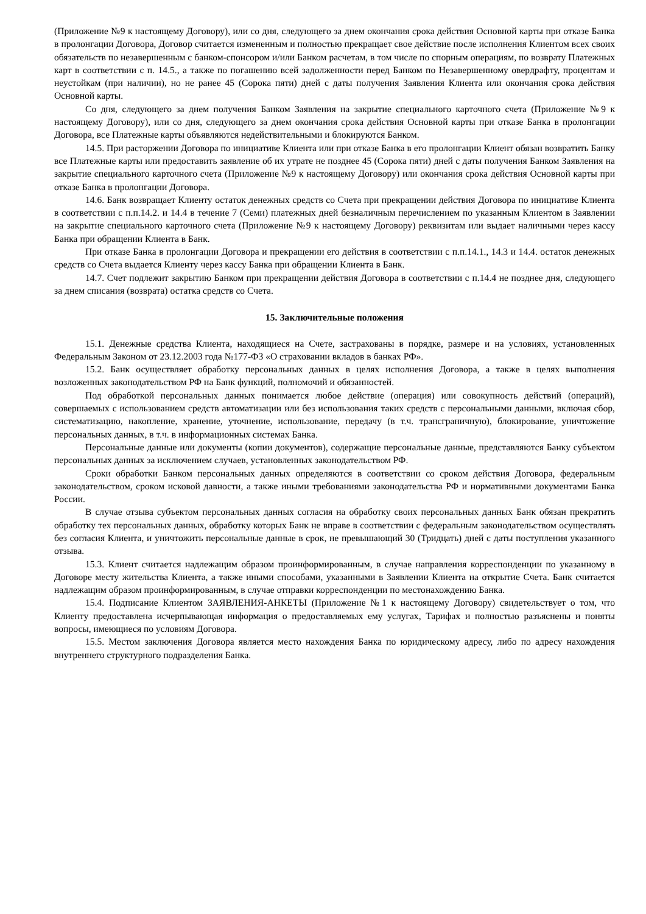(Приложение №9 к настоящему Договору), или со дня, следующего за днем окончания срока действия Основной карты при отказе Банка в пролонгации Договора, Договор считается измененным и полностью прекращает свое действие после исполнения Клиентом всех своих обязательств по незавершенным с банком-спонсором и/или Банком расчетам, в том числе по спорным операциям, по возврату Платежных карт в соответствии с п. 14.5., а также по погашению всей задолженности перед Банком по Незавершенному овердрафту, процентам и неустойкам (при наличии), но не ранее 45 (Сорока пяти) дней с даты получения Заявления Клиента или окончания срока действия Основной карты.
Со дня, следующего за днем получения Банком Заявления на закрытие специального карточного счета (Приложение №9 к настоящему Договору), или со дня, следующего за днем окончания срока действия Основной карты при отказе Банка в пролонгации Договора, все Платежные карты объявляются недействительными и блокируются Банком.
14.5. При расторжении Договора по инициативе Клиента или при отказе Банка в его пролонгации Клиент обязан возвратить Банку все Платежные карты или предоставить заявление об их утрате не позднее 45 (Сорока пяти) дней с даты получения Банком Заявления на закрытие специального карточного счета (Приложение №9 к настоящему Договору) или окончания срока действия Основной карты при отказе Банка в пролонгации Договора.
14.6. Банк возвращает Клиенту остаток денежных средств со Счета при прекращении действия Договора по инициативе Клиента в соответствии с п.п.14.2. и 14.4 в течение 7 (Семи) платежных дней безналичным перечислением по указанным Клиентом в Заявлении на закрытие специального карточного счета (Приложение №9 к настоящему Договору) реквизитам или выдает наличными через кассу Банка при обращении Клиента в Банк.
При отказе Банка в пролонгации Договора и прекращении его действия в соответствии с п.п.14.1., 14.3 и 14.4. остаток денежных средств со Счета выдается Клиенту через кассу Банка при обращении Клиента в Банк.
14.7. Счет подлежит закрытию Банком при прекращении действия Договора в соответствии с п.14.4 не позднее дня, следующего за днем списания (возврата) остатка средств со Счета.
15. Заключительные положения
15.1. Денежные средства Клиента, находящиеся на Счете, застрахованы в порядке, размере и на условиях, установленных Федеральным Законом от 23.12.2003 года №177-ФЗ «О страховании вкладов в банках РФ».
15.2. Банк осуществляет обработку персональных данных в целях исполнения Договора, а также в целях выполнения возложенных законодательством РФ на Банк функций, полномочий и обязанностей.
Под обработкой персональных данных понимается любое действие (операция) или совокупность действий (операций), совершаемых с использованием средств автоматизации или без использования таких средств с персональными данными, включая сбор, систематизацию, накопление, хранение, уточнение, использование, передачу (в т.ч. трансграничную), блокирование, уничтожение персональных данных, в т.ч. в информационных системах Банка.
Персональные данные или документы (копии документов), содержащие персональные данные, представляются Банку субъектом персональных данных за исключением случаев, установленных законодательством РФ.
Сроки обработки Банком персональных данных определяются в соответствии со сроком действия Договора, федеральным законодательством, сроком исковой давности, а также иными требованиями законодательства РФ и нормативными документами Банка России.
В случае отзыва субъектом персональных данных согласия на обработку своих персональных данных Банк обязан прекратить обработку тех персональных данных, обработку которых Банк не вправе в соответствии с федеральным законодательством осуществлять без согласия Клиента, и уничтожить персональные данные в срок, не превышающий 30 (Тридцать) дней с даты поступления указанного отзыва.
15.3. Клиент считается надлежащим образом проинформированным, в случае направления корреспонденции по указанному в Договоре месту жительства Клиента, а также иными способами, указанными в Заявлении Клиента на открытие Счета. Банк считается надлежащим образом проинформированным, в случае отправки корреспонденции по местонахождению Банка.
15.4. Подписание Клиентом ЗАЯВЛЕНИЯ-АНКЕТЫ (Приложение №1 к настоящему Договору) свидетельствует о том, что Клиенту предоставлена исчерпывающая информация о предоставляемых ему услугах, Тарифах и полностью разъяснены и поняты вопросы, имеющиеся по условиям Договора.
15.5. Местом заключения Договора является место нахождения Банка по юридическому адресу, либо по адресу нахождения внутреннего структурного подразделения Банка.